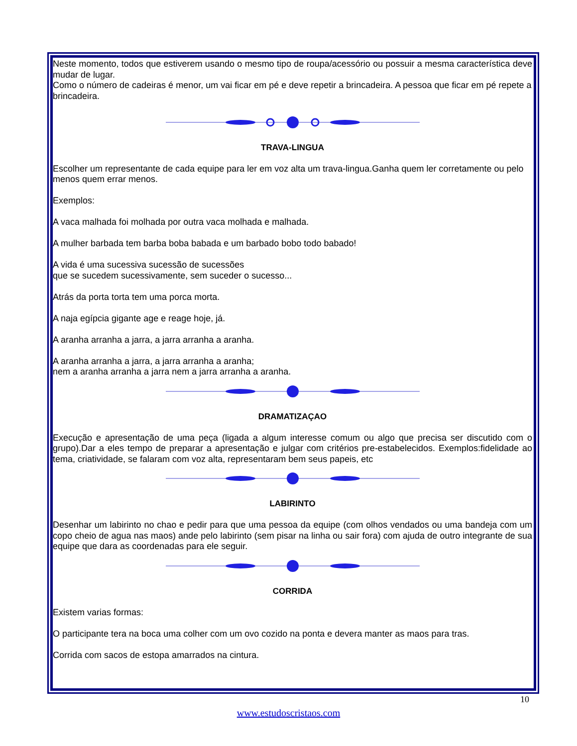Neste momento, todos que estiverem usando o mesmo tipo de roupa/acessório ou possuir a mesma característica deve mudar de lugar.
Como o número de cadeiras é menor, um vai ficar em pé e deve repetir a brincadeira. A pessoa que ficar em pé repete a brincadeira.
TRAVA-LINGUA
Escolher um representante de cada equipe para ler em voz alta um trava-lingua.Ganha quem ler corretamente ou pelo menos quem errar menos.
Exemplos:
A vaca malhada foi molhada por outra vaca molhada e malhada.
A mulher barbada tem barba boba babada e um barbado bobo todo babado!
A vida é uma sucessiva sucessão de sucessões
que se sucedem sucessivamente, sem suceder o sucesso...
Atrás da porta torta tem uma porca morta.
A naja egípcia gigante age e reage hoje, já.
A aranha arranha a jarra, a jarra arranha a aranha.
A aranha arranha a jarra, a jarra arranha a aranha;
nem a aranha arranha a jarra nem a jarra arranha a aranha.
DRAMATIZAÇAO
Execução e apresentação de uma peça (ligada a algum interesse comum ou algo que precisa ser discutido com o grupo).Dar a eles tempo de preparar a apresentação e julgar com critérios pre-estabelecidos. Exemplos:fidelidade ao tema, criatividade, se falaram com voz alta, representaram bem seus papeis, etc
LABIRINTO
Desenhar um labirinto no chao e pedir para que uma pessoa da equipe (com olhos vendados ou uma bandeja com um copo cheio de agua nas maos) ande pelo labirinto (sem pisar na linha ou sair fora) com ajuda de outro integrante de sua equipe que dara as coordenadas para ele seguir.
CORRIDA
Existem varias formas:
O participante tera na boca uma colher com um ovo cozido na ponta e devera manter as maos para tras.
Corrida com sacos de estopa amarrados na cintura.
10
www.estudoscristaos.com